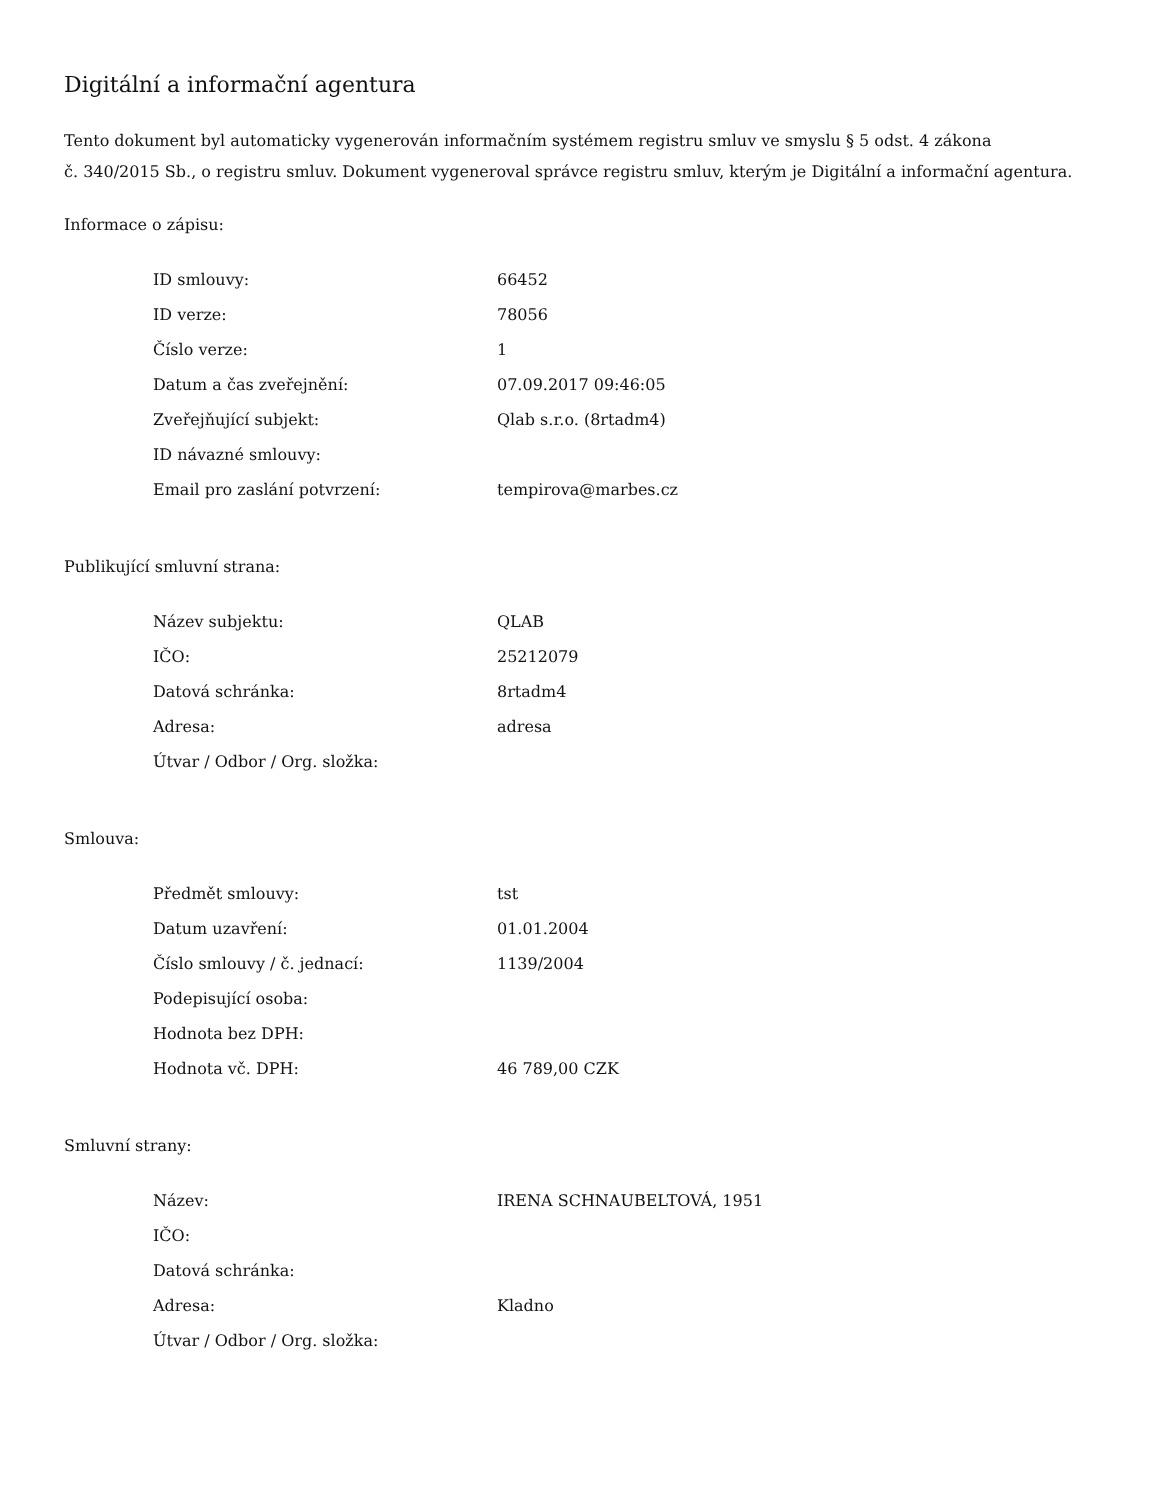Digitální a informační agentura
Tento dokument byl automaticky vygenerován informačním systémem registru smluv ve smyslu § 5 odst. 4 zákona
č. 340/2015 Sb., o registru smluv. Dokument vygeneroval správce registru smluv, kterým je Digitální a informační agentura.
Informace o zápisu:
| ID smlouvy: | 66452 |
| ID verze: | 78056 |
| Číslo verze: | 1 |
| Datum a čas zveřejnění: | 07.09.2017 09:46:05 |
| Zveřejňující subjekt: | Qlab s.r.o. (8rtadm4) |
| ID návazné smlouvy: | |
| Email pro zaslání potvrzení: | tempirova@marbes.cz |
Publikující smluvní strana:
| Název subjektu: | QLAB |
| IČO: | 25212079 |
| Datová schránka: | 8rtadm4 |
| Adresa: | adresa |
| Útvar / Odbor / Org. složka: | |
Smlouva:
| Předmět smlouvy: | tst |
| Datum uzavření: | 01.01.2004 |
| Číslo smlouvy / č. jednací: | 1139/2004 |
| Podepisující osoba: | |
| Hodnota bez DPH: | |
| Hodnota vč. DPH: | 46 789,00 CZK |
Smluvní strany:
| Název: | IRENA SCHNAUBELTOVÁ, 1951 |
| IČO: | |
| Datová schránka: | |
| Adresa: | Kladno |
| Útvar / Odbor / Org. složka: | |